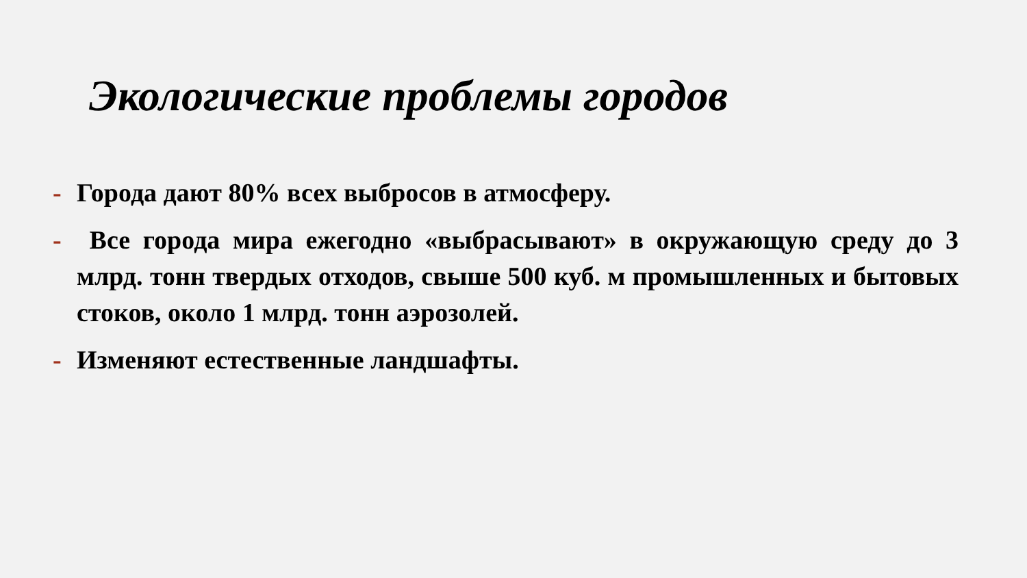Экологические проблемы городов
- Города дают 80% всех выбросов в атмосферу.
- Все города мира ежегодно «выбрасывают» в окружающую среду до 3 млрд. тонн твердых отходов, свыше 500 куб. м промышленных и бытовых стоков, около 1 млрд. тонн аэрозолей.
- Изменяют естественные ландшафты.